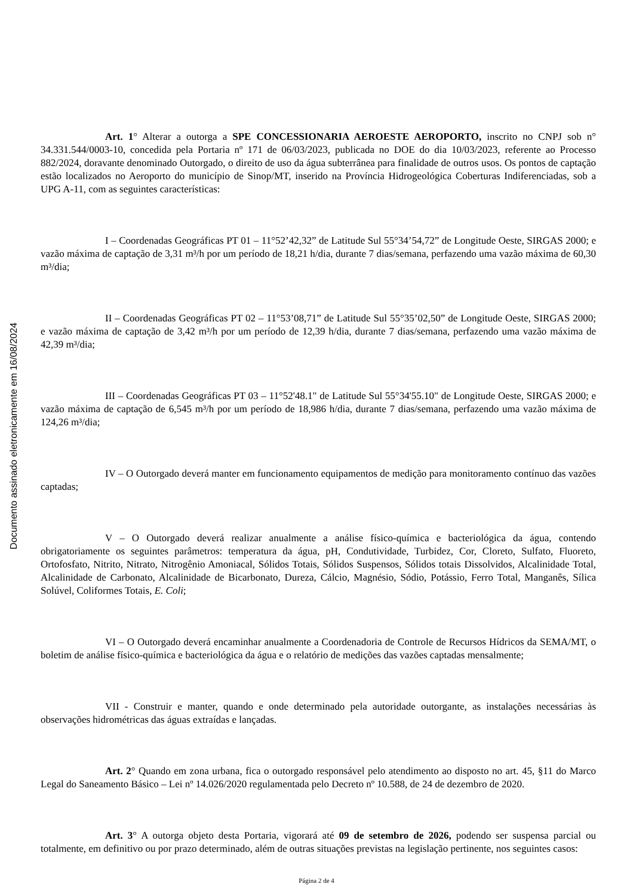Documento assinado eletronicamente em 16/08/2024
Art. 1° Alterar a outorga a SPE CONCESSIONARIA AEROESTE AEROPORTO, inscrito no CNPJ sob n° 34.331.544/0003-10, concedida pela Portaria nº 171 de 06/03/2023, publicada no DOE do dia 10/03/2023, referente ao Processo 882/2024, doravante denominado Outorgado, o direito de uso da água subterrânea para finalidade de outros usos. Os pontos de captação estão localizados no Aeroporto do município de Sinop/MT, inserido na Província Hidrogeológica Coberturas Indiferenciadas, sob a UPG A-11, com as seguintes características:
I – Coordenadas Geográficas PT 01 – 11°52’42,32” de Latitude Sul 55°34’54,72” de Longitude Oeste, SIRGAS 2000; e vazão máxima de captação de 3,31 m³/h por um período de 18,21 h/dia, durante 7 dias/semana, perfazendo uma vazão máxima de 60,30 m³/dia;
II – Coordenadas Geográficas PT 02 – 11°53’08,71” de Latitude Sul 55°35’02,50” de Longitude Oeste, SIRGAS 2000; e vazão máxima de captação de 3,42 m³/h por um período de 12,39 h/dia, durante 7 dias/semana, perfazendo uma vazão máxima de 42,39 m³/dia;
III – Coordenadas Geográficas PT 03 – 11°52'48.1" de Latitude Sul 55°34'55.10" de Longitude Oeste, SIRGAS 2000; e vazão máxima de captação de 6,545 m³/h por um período de 18,986 h/dia, durante 7 dias/semana, perfazendo uma vazão máxima de 124,26 m³/dia;
IV – O Outorgado deverá manter em funcionamento equipamentos de medição para monitoramento contínuo das vazões captadas;
V – O Outorgado deverá realizar anualmente a análise físico-química e bacteriológica da água, contendo obrigatoriamente os seguintes parâmetros: temperatura da água, pH, Condutividade, Turbidez, Cor, Cloreto, Sulfato, Fluoreto, Ortofosfato, Nitrito, Nitrato, Nitrogênio Amoniacal, Sólidos Totais, Sólidos Suspensos, Sólidos totais Dissolvidos, Alcalinidade Total, Alcalinidade de Carbonato, Alcalinidade de Bicarbonato, Dureza, Cálcio, Magnésio, Sódio, Potássio, Ferro Total, Manganês, Sílica Solúvel, Coliformes Totais, E. Coli;
VI – O Outorgado deverá encaminhar anualmente a Coordenadoria de Controle de Recursos Hídricos da SEMA/MT, o boletim de análise físico-química e bacteriológica da água e o relatório de medições das vazões captadas mensalmente;
VII - Construir e manter, quando e onde determinado pela autoridade outorgante, as instalações necessárias às observações hidrométricas das águas extraídas e lançadas.
Art. 2° Quando em zona urbana, fica o outorgado responsável pelo atendimento ao disposto no art. 45, §11 do Marco Legal do Saneamento Básico – Lei nº 14.026/2020 regulamentada pelo Decreto nº 10.588, de 24 de dezembro de 2020.
Art. 3° A outorga objeto desta Portaria, vigorará até 09 de setembro de 2026, podendo ser suspensa parcial ou totalmente, em definitivo ou por prazo determinado, além de outras situações previstas na legislação pertinente, nos seguintes casos:
Página 2 de 4